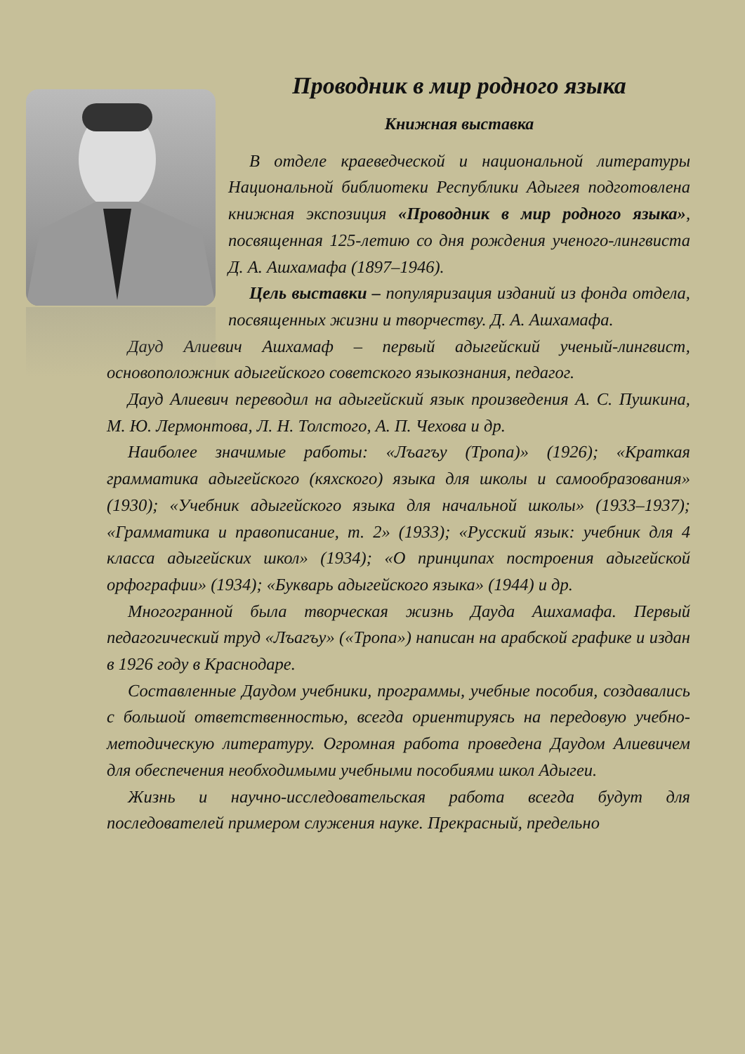Проводник в мир родного языка
Книжная выставка
В отделе краеведческой и национальной литературы Национальной библиотеки Республики Адыгея подготовлена книжная экспозиция «Проводник в мир родного языка», посвященная 125-летию со дня рождения ученого-лингвиста Д. А. Ашхамафа (1897–1946).
Цель выставки – популяризация изданий из фонда отдела, посвященных жизни и творчеству. Д. А. Ашхамафа.
Дауд Алиевич Ашхамаф – первый адыгейский ученый-лингвист, основоположник адыгейского советского языкознания, педагог.
Дауд Алиевич переводил на адыгейский язык произведения А. С. Пушкина, М. Ю. Лермонтова, Л. Н. Толстого, А. П. Чехова и др.
Наиболее значимые работы: «Лъагъу (Тропа)» (1926); «Краткая грамматика адыгейского (кяхского) языка для школы и самообразования» (1930); «Учебник адыгейского языка для начальной школы» (1933–1937); «Грамматика и правописание, т. 2» (1933); «Русский язык: учебник для 4 класса адыгейских школ» (1934); «О принципах построения адыгейской орфографии» (1934); «Букварь адыгейского языка» (1944) и др.
Многогранной была творческая жизнь Дауда Ашхамафа. Первый педагогический труд «Лъагъу» («Тропа») написан на арабской графике и издан в 1926 году в Краснодаре.
Составленные Даудом учебники, программы, учебные пособия, создавались с большой ответственностью, всегда ориентируясь на передовую учебно-методическую литературу. Огромная работа проведена Даудом Алиевичем для обеспечения необходимыми учебными пособиями школ Адыгеи.
Жизнь и научно-исследовательская работа всегда будут для последователей примером служения науке. Прекрасный, предельно